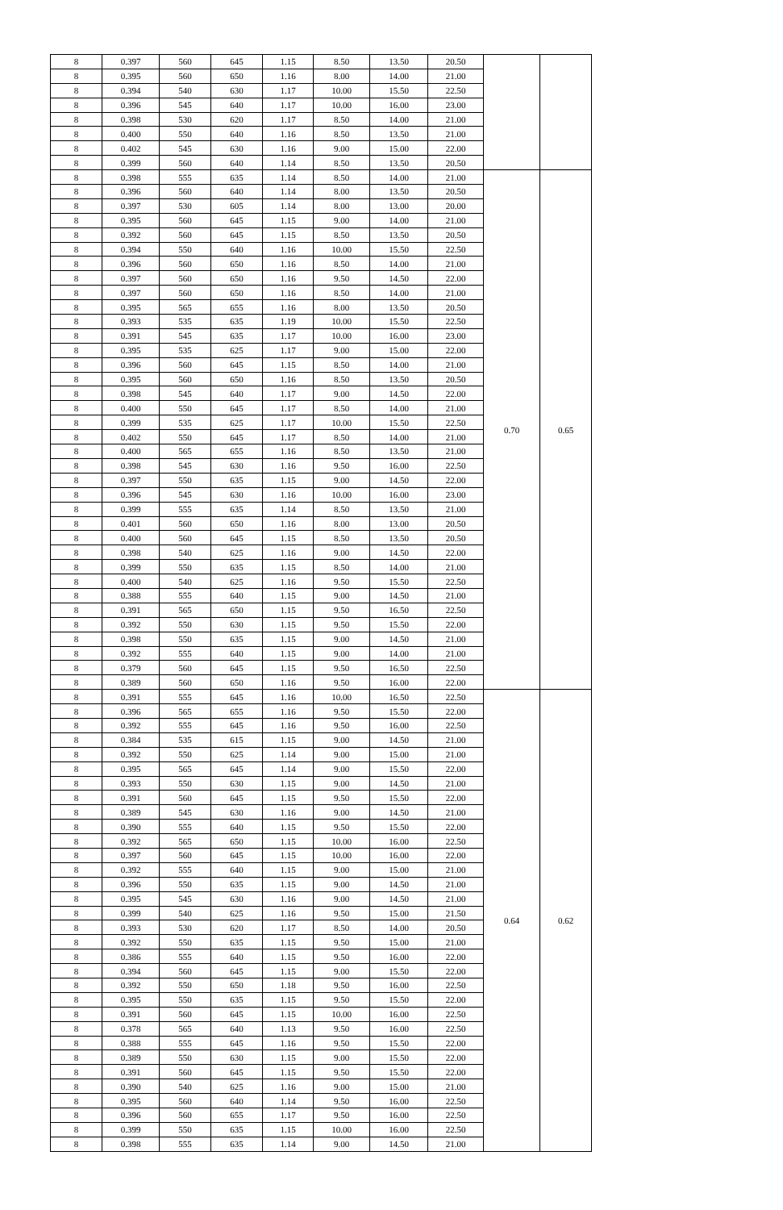| 8 | 0.397 | 560 | 645 | 1.15 | 8.50 | 13.50 | 20.50 | | |
| 8 | 0.395 | 560 | 650 | 1.16 | 8.00 | 14.00 | 21.00 | | |
| 8 | 0.394 | 540 | 630 | 1.17 | 10.00 | 15.50 | 22.50 | | |
| 8 | 0.396 | 545 | 640 | 1.17 | 10.00 | 16.00 | 23.00 | | |
| 8 | 0.398 | 530 | 620 | 1.17 | 8.50 | 14.00 | 21.00 | | |
| 8 | 0.400 | 550 | 640 | 1.16 | 8.50 | 13.50 | 21.00 | | |
| 8 | 0.402 | 545 | 630 | 1.16 | 9.00 | 15.00 | 22.00 | | |
| 8 | 0.399 | 560 | 640 | 1.14 | 8.50 | 13.50 | 20.50 | | |
| 8 | 0.398 | 555 | 635 | 1.14 | 8.50 | 14.00 | 21.00 | 0.70 | 0.65 |
| 8 | 0.396 | 560 | 640 | 1.14 | 8.00 | 13.50 | 20.50 | | |
| 8 | 0.397 | 530 | 605 | 1.14 | 8.00 | 13.00 | 20.00 | | |
| 8 | 0.395 | 560 | 645 | 1.15 | 9.00 | 14.00 | 21.00 | | |
| 8 | 0.392 | 560 | 645 | 1.15 | 8.50 | 13.50 | 20.50 | | |
| 8 | 0.394 | 550 | 640 | 1.16 | 10.00 | 15.50 | 22.50 | | |
| 8 | 0.396 | 560 | 650 | 1.16 | 8.50 | 14.00 | 21.00 | | |
| 8 | 0.397 | 560 | 650 | 1.16 | 9.50 | 14.50 | 22.00 | | |
| 8 | 0.397 | 560 | 650 | 1.16 | 8.50 | 14.00 | 21.00 | | |
| 8 | 0.395 | 565 | 655 | 1.16 | 8.00 | 13.50 | 20.50 | | |
| 8 | 0.393 | 535 | 635 | 1.19 | 10.00 | 15.50 | 22.50 | | |
| 8 | 0.391 | 545 | 635 | 1.17 | 10.00 | 16.00 | 23.00 | | |
| 8 | 0.395 | 535 | 625 | 1.17 | 9.00 | 15.00 | 22.00 | | |
| 8 | 0.396 | 560 | 645 | 1.15 | 8.50 | 14.00 | 21.00 | | |
| 8 | 0.395 | 560 | 650 | 1.16 | 8.50 | 13.50 | 20.50 | | |
| 8 | 0.398 | 545 | 640 | 1.17 | 9.00 | 14.50 | 22.00 | | |
| 8 | 0.400 | 550 | 645 | 1.17 | 8.50 | 14.00 | 21.00 | | |
| 8 | 0.399 | 535 | 625 | 1.17 | 10.00 | 15.50 | 22.50 | | |
| 8 | 0.402 | 550 | 645 | 1.17 | 8.50 | 14.00 | 21.00 | | |
| 8 | 0.400 | 565 | 655 | 1.16 | 8.50 | 13.50 | 21.00 | | |
| 8 | 0.398 | 545 | 630 | 1.16 | 9.50 | 16.00 | 22.50 | | |
| 8 | 0.397 | 550 | 635 | 1.15 | 9.00 | 14.50 | 22.00 | | |
| 8 | 0.396 | 545 | 630 | 1.16 | 10.00 | 16.00 | 23.00 | | |
| 8 | 0.399 | 555 | 635 | 1.14 | 8.50 | 13.50 | 21.00 | | |
| 8 | 0.401 | 560 | 650 | 1.16 | 8.00 | 13.00 | 20.50 | | |
| 8 | 0.400 | 560 | 645 | 1.15 | 8.50 | 13.50 | 20.50 | | |
| 8 | 0.398 | 540 | 625 | 1.16 | 9.00 | 14.50 | 22.00 | | |
| 8 | 0.399 | 550 | 635 | 1.15 | 8.50 | 14.00 | 21.00 | | |
| 8 | 0.400 | 540 | 625 | 1.16 | 9.50 | 15.50 | 22.50 | | |
| 8 | 0.388 | 555 | 640 | 1.15 | 9.00 | 14.50 | 21.00 | | |
| 8 | 0.391 | 565 | 650 | 1.15 | 9.50 | 16.50 | 22.50 | | |
| 8 | 0.392 | 550 | 630 | 1.15 | 9.50 | 15.50 | 22.00 | | |
| 8 | 0.398 | 550 | 635 | 1.15 | 9.00 | 14.50 | 21.00 | | |
| 8 | 0.392 | 555 | 640 | 1.15 | 9.00 | 14.00 | 21.00 | | |
| 8 | 0.379 | 560 | 645 | 1.15 | 9.50 | 16.50 | 22.50 | | |
| 8 | 0.389 | 560 | 650 | 1.16 | 9.50 | 16.00 | 22.00 | | |
| 8 | 0.391 | 555 | 645 | 1.16 | 10.00 | 16.50 | 22.50 | 0.64 | 0.62 |
| 8 | 0.396 | 565 | 655 | 1.16 | 9.50 | 15.50 | 22.00 | | |
| 8 | 0.392 | 555 | 645 | 1.16 | 9.50 | 16.00 | 22.50 | | |
| 8 | 0.384 | 535 | 615 | 1.15 | 9.00 | 14.50 | 21.00 | | |
| 8 | 0.392 | 550 | 625 | 1.14 | 9.00 | 15.00 | 21.00 | | |
| 8 | 0.395 | 565 | 645 | 1.14 | 9.00 | 15.50 | 22.00 | | |
| 8 | 0.393 | 550 | 630 | 1.15 | 9.00 | 14.50 | 21.00 | | |
| 8 | 0.391 | 560 | 645 | 1.15 | 9.50 | 15.50 | 22.00 | | |
| 8 | 0.389 | 545 | 630 | 1.16 | 9.00 | 14.50 | 21.00 | | |
| 8 | 0.390 | 555 | 640 | 1.15 | 9.50 | 15.50 | 22.00 | | |
| 8 | 0.392 | 565 | 650 | 1.15 | 10.00 | 16.00 | 22.50 | | |
| 8 | 0.397 | 560 | 645 | 1.15 | 10.00 | 16.00 | 22.00 | | |
| 8 | 0.392 | 555 | 640 | 1.15 | 9.00 | 15.00 | 21.00 | | |
| 8 | 0.396 | 550 | 635 | 1.15 | 9.00 | 14.50 | 21.00 | | |
| 8 | 0.395 | 545 | 630 | 1.16 | 9.00 | 14.50 | 21.00 | | |
| 8 | 0.399 | 540 | 625 | 1.16 | 9.50 | 15.00 | 21.50 | | |
| 8 | 0.393 | 530 | 620 | 1.17 | 8.50 | 14.00 | 20.50 | | |
| 8 | 0.392 | 550 | 635 | 1.15 | 9.50 | 15.00 | 21.00 | | |
| 8 | 0.386 | 555 | 640 | 1.15 | 9.50 | 16.00 | 22.00 | | |
| 8 | 0.394 | 560 | 645 | 1.15 | 9.00 | 15.50 | 22.00 | | |
| 8 | 0.392 | 550 | 650 | 1.18 | 9.50 | 16.00 | 22.50 | | |
| 8 | 0.395 | 550 | 635 | 1.15 | 9.50 | 15.50 | 22.00 | | |
| 8 | 0.391 | 560 | 645 | 1.15 | 10.00 | 16.00 | 22.50 | | |
| 8 | 0.378 | 565 | 640 | 1.13 | 9.50 | 16.00 | 22.50 | | |
| 8 | 0.388 | 555 | 645 | 1.16 | 9.50 | 15.50 | 22.00 | | |
| 8 | 0.389 | 550 | 630 | 1.15 | 9.00 | 15.50 | 22.00 | | |
| 8 | 0.391 | 560 | 645 | 1.15 | 9.50 | 15.50 | 22.00 | | |
| 8 | 0.390 | 540 | 625 | 1.16 | 9.00 | 15.00 | 21.00 | | |
| 8 | 0.395 | 560 | 640 | 1.14 | 9.50 | 16.00 | 22.50 | | |
| 8 | 0.396 | 560 | 655 | 1.17 | 9.50 | 16.00 | 22.50 | | |
| 8 | 0.399 | 550 | 635 | 1.15 | 10.00 | 16.00 | 22.50 | | |
| 8 | 0.398 | 555 | 635 | 1.14 | 9.00 | 14.50 | 21.00 | | |